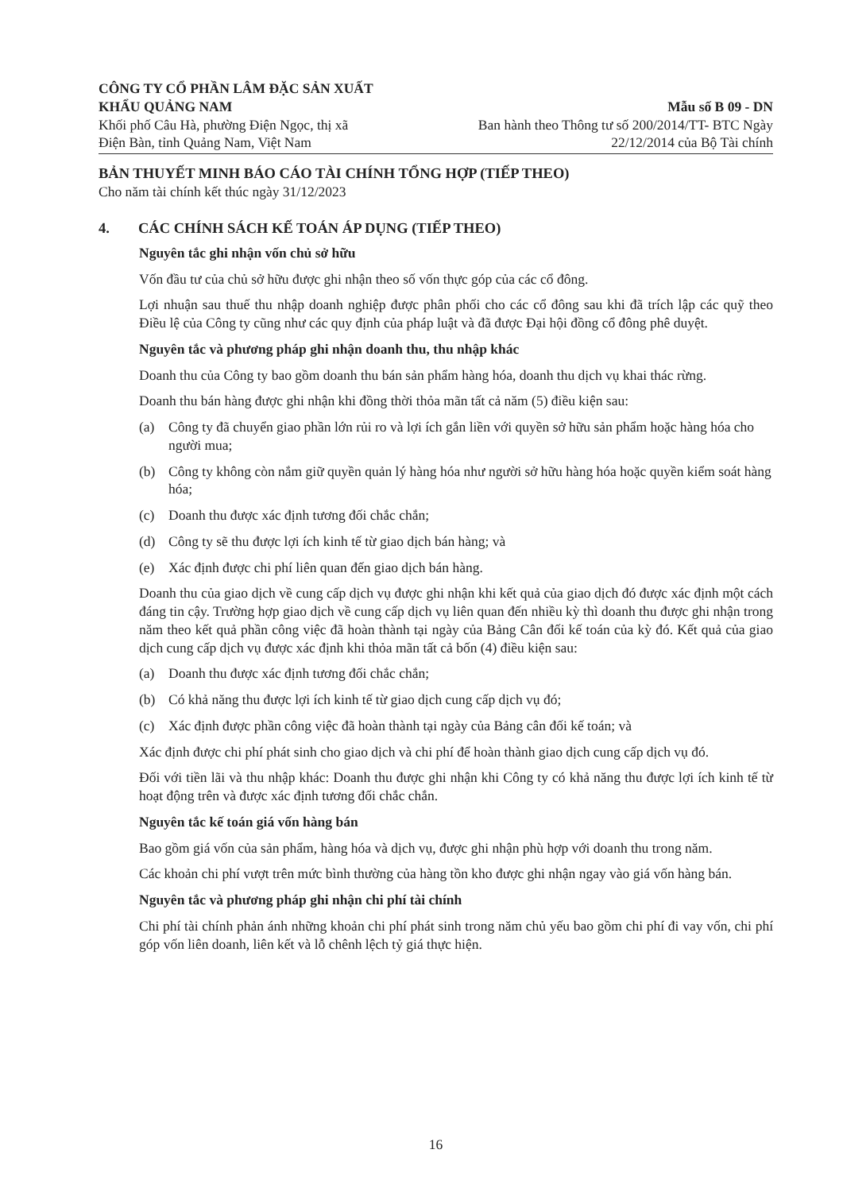CÔNG TY CỔ PHẦN LÂM ĐẶC SẢN XUẤT
KHẨU QUẢNG NAM
Khối phố Câu Hà, phường Điện Ngọc, thị xã
Điện Bàn, tỉnh Quảng Nam, Việt Nam
Mẫu số B 09 - DN
Ban hành theo Thông tư số 200/2014/TT- BTC Ngày
22/12/2014 của Bộ Tài chính
BẢN THUYẾT MINH BÁO CÁO TÀI CHÍNH TỔNG HỢP (TIẾP THEO)
Cho năm tài chính kết thúc ngày 31/12/2023
4. CÁC CHÍNH SÁCH KẾ TOÁN ÁP DỤNG (TIẾP THEO)
Nguyên tắc ghi nhận vốn chủ sở hữu
Vốn đầu tư của chủ sở hữu được ghi nhận theo số vốn thực góp của các cổ đông.
Lợi nhuận sau thuế thu nhập doanh nghiệp được phân phối cho các cổ đông sau khi đã trích lập các quỹ theo Điều lệ của Công ty cũng như các quy định của pháp luật và đã được Đại hội đồng cổ đông phê duyệt.
Nguyên tắc và phương pháp ghi nhận doanh thu, thu nhập khác
Doanh thu của Công ty bao gồm doanh thu bán sản phẩm hàng hóa, doanh thu dịch vụ khai thác rừng.
Doanh thu bán hàng được ghi nhận khi đồng thời thỏa mãn tất cả năm (5) điều kiện sau:
(a) Công ty đã chuyển giao phần lớn rủi ro và lợi ích gắn liền với quyền sở hữu sản phẩm hoặc hàng hóa cho người mua;
(b) Công ty không còn nắm giữ quyền quản lý hàng hóa như người sở hữu hàng hóa hoặc quyền kiểm soát hàng hóa;
(c) Doanh thu được xác định tương đối chắc chắn;
(d) Công ty sẽ thu được lợi ích kinh tế từ giao dịch bán hàng; và
(e) Xác định được chi phí liên quan đến giao dịch bán hàng.
Doanh thu của giao dịch về cung cấp dịch vụ được ghi nhận khi kết quả của giao dịch đó được xác định một cách đáng tin cậy. Trường hợp giao dịch về cung cấp dịch vụ liên quan đến nhiều kỳ thì doanh thu được ghi nhận trong năm theo kết quả phần công việc đã hoàn thành tại ngày của Bảng Cân đối kế toán của kỳ đó. Kết quả của giao dịch cung cấp dịch vụ được xác định khi thỏa mãn tất cả bốn (4) điều kiện sau:
(a) Doanh thu được xác định tương đối chắc chắn;
(b) Có khả năng thu được lợi ích kinh tế từ giao dịch cung cấp dịch vụ đó;
(c) Xác định được phần công việc đã hoàn thành tại ngày của Bảng cân đối kế toán; và
Xác định được chi phí phát sinh cho giao dịch và chi phí để hoàn thành giao dịch cung cấp dịch vụ đó.
Đối với tiền lãi và thu nhập khác: Doanh thu được ghi nhận khi Công ty có khả năng thu được lợi ích kinh tế từ hoạt động trên và được xác định tương đối chắc chắn.
Nguyên tắc kế toán giá vốn hàng bán
Bao gồm giá vốn của sản phẩm, hàng hóa và dịch vụ, được ghi nhận phù hợp với doanh thu trong năm.
Các khoản chi phí vượt trên mức bình thường của hàng tồn kho được ghi nhận ngay vào giá vốn hàng bán.
Nguyên tắc và phương pháp ghi nhận chi phí tài chính
Chi phí tài chính phản ánh những khoản chi phí phát sinh trong năm chủ yếu bao gồm chi phí đi vay vốn, chi phí góp vốn liên doanh, liên kết và lỗ chênh lệch tỷ giá thực hiện.
16